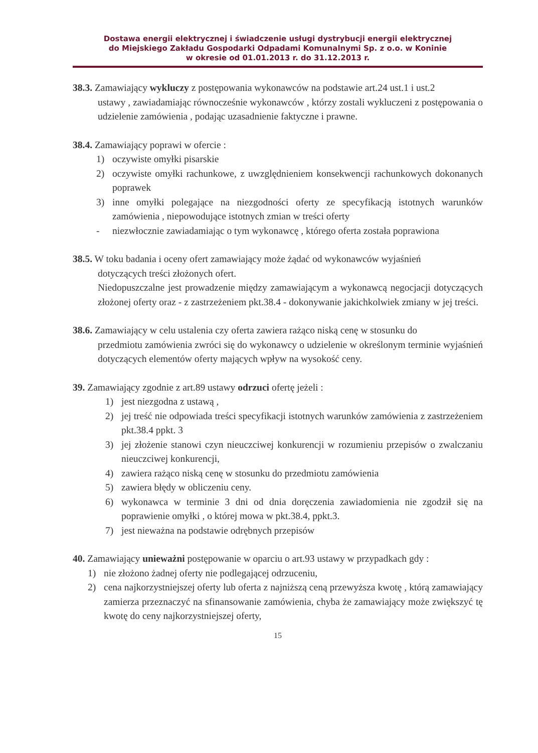Dostawa energii elektrycznej i świadczenie usługi dystrybucji energii elektrycznej
do Miejskiego Zakładu Gospodarki Odpadami Komunalnymi Sp. z o.o. w Koninie
w okresie od 01.01.2013 r. do 31.12.2013 r.
38.3. Zamawiający wykluczy z postępowania wykonawców na podstawie art.24 ust.1 i ust.2
ustawy , zawiadamiając równocześnie wykonawców , którzy zostali wykluczeni z postępowania o udzielenie zamówienia , podając uzasadnienie faktyczne i prawne.
38.4. Zamawiający poprawi w ofercie :
1) oczywiste omyłki pisarskie
2) oczywiste omyłki rachunkowe, z uwzględnieniem konsekwencji rachunkowych dokonanych poprawek
3) inne omyłki polegające na niezgodności oferty ze specyfikacją istotnych warunków zamówienia , niepowodujące istotnych zmian w treści oferty
- niezwłocznie zawiadamiając o tym wykonawcę , którego oferta została poprawiona
38.5. W toku badania i oceny ofert zamawiający może żądać od wykonawców wyjaśnień
dotyczących treści złożonych ofert.
Niedopuszczalne jest prowadzenie między zamawiającym a wykonawcą negocjacji dotyczących złożonej oferty oraz - z zastrzeżeniem pkt.38.4 - dokonywanie jakichkolwiek zmiany w jej treści.
38.6. Zamawiający w celu ustalenia czy oferta zawiera rażąco niską cenę w stosunku do
przedmiotu zamówienia zwróci się do wykonawcy o udzielenie w określonym terminie wyjaśnień dotyczących elementów oferty mających wpływ na wysokość ceny.
39. Zamawiający zgodnie z art.89 ustawy odrzuci ofertę jeżeli :
1) jest niezgodna z ustawą ,
2) jej treść nie odpowiada treści specyfikacji istotnych warunków zamówienia z zastrzeżeniem pkt.38.4 ppkt. 3
3) jej złożenie stanowi czyn nieuczciwej konkurencji w rozumieniu przepisów o zwalczaniu nieuczciwej konkurencji,
4) zawiera rażąco niską cenę w stosunku do przedmiotu zamówienia
5) zawiera błędy w obliczeniu ceny.
6) wykonawca w terminie 3 dni od dnia doręczenia zawiadomienia nie zgodził się na poprawienie omyłki , o której mowa w pkt.38.4, ppkt.3.
7) jest nieważna na podstawie odrębnych przepisów
40. Zamawiający unieważni postępowanie w oparciu o art.93 ustawy w przypadkach gdy :
1) nie złożono żadnej oferty nie podlegającej odrzuceniu,
2) cena najkorzystniejszej oferty lub oferta z najniższą ceną przewyższa kwotę , którą zamawiający zamierza przeznaczyć na sfinansowanie zamówienia, chyba że zamawiający może zwiększyć tę kwotę do ceny najkorzystniejszej oferty,
15